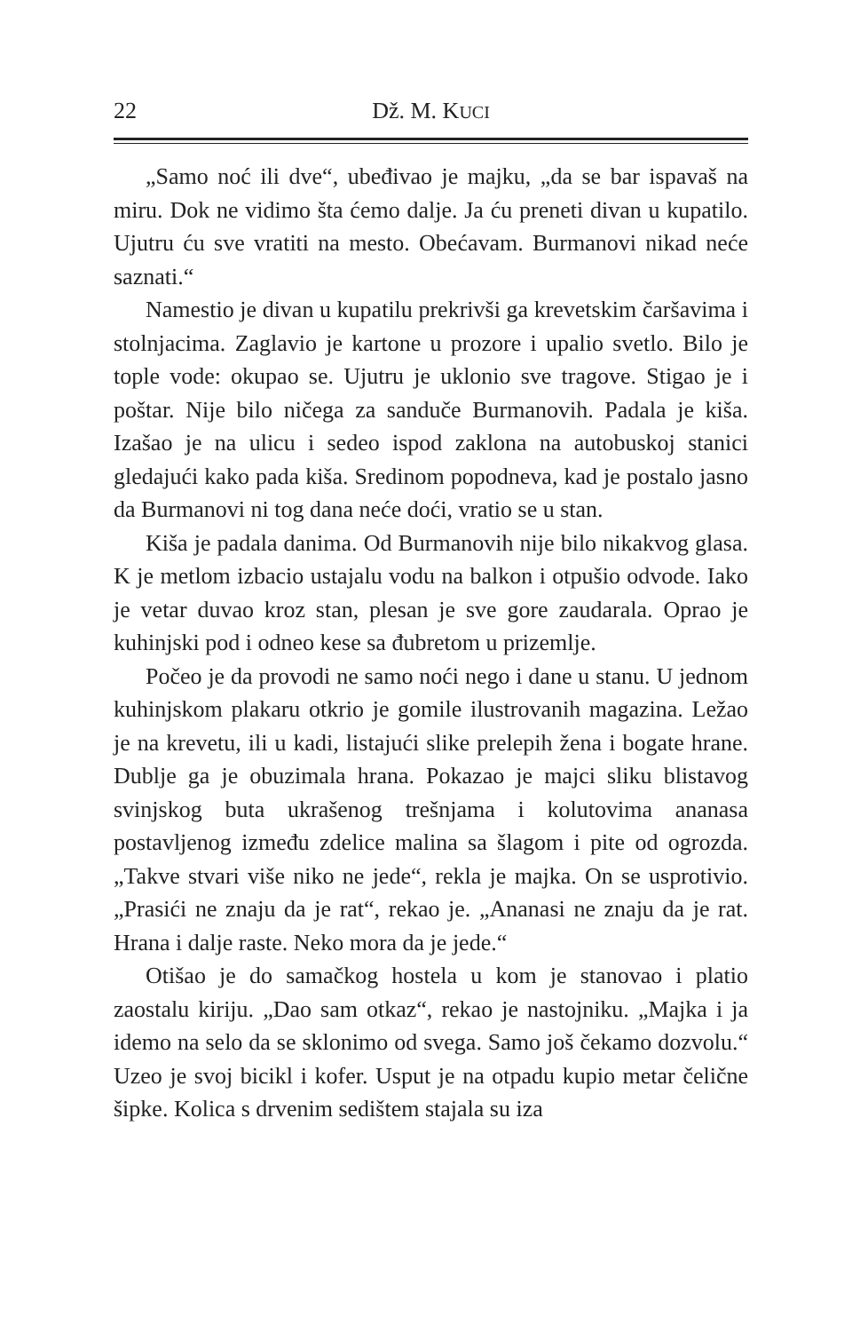22 Dž. M. KUCI
„Samo noć ili dve“, ubeđivao je majku, „da se bar ispavaš na miru. Dok ne vidimo šta ćemo dalje. Ja ću preneti divan u kupatilo. Ujutru ću sve vratiti na mesto. Obećavam. Burmanovi nikad neće saznati.“
Namestio je divan u kupatilu prekrivši ga krevetskim čaršavima i stolnjacima. Zaglavio je kartone u prozore i upalio svetlo. Bilo je tople vode: okupao se. Ujutru je uklonio sve tragove. Stigao je i poštar. Nije bilo ničega za sandučе Burmanovih. Padala je kiša. Izašao je na ulicu i sedeo ispod zaklona na autobuskoj stanici gledajući kako pada kiša. Sredinom popodneva, kad je postalo jasno da Burmanovi ni tog dana neće doći, vratio se u stan.
Kiša je padala danima. Od Burmanovih nije bilo nikakvog glasa. K je metlom izbacio ustajalu vodu na balkon i otpušio odvode. Iako je vetar duvao kroz stan, plesan je sve gore zaudarala. Oprao je kuhinjski pod i odneo kese sa đubretom u prizemlje.
Počeo je da provodi ne samo noći nego i dane u stanu. U jednom kuhinjskom plakaru otkrio je gomile ilustrovanih magazina. Ležao je na krevetu, ili u kadi, listajući slike prelepih žena i bogate hrane. Dublje ga je obuzimala hrana. Pokazao je majci sliku blistavog svinjskog buta ukrašenog trešnjama i kolutovima ananasa postavljenog između zdelice malina sa šlagom i pite od ogrozda. „Takve stvari više niko ne jede“, rekla je majka. On se usprotivio. „Prasići ne znaju da je rat“, rekao je. „Ananasi ne znaju da je rat. Hrana i dalje raste. Neko mora da je jede.“
Otišao je do samačkog hostela u kom je stanovao i platio zaostalu kiriju. „Dao sam otkaz“, rekao je nastojniku. „Majka i ja idemo na selo da se sklonimo od svega. Samo još čekamo dozvolu.“ Uzeo je svoj bicikl i kofer. Usput je na otpadu kupio metar čelične šipke. Kolica s drvenim sedištem stajala su iza